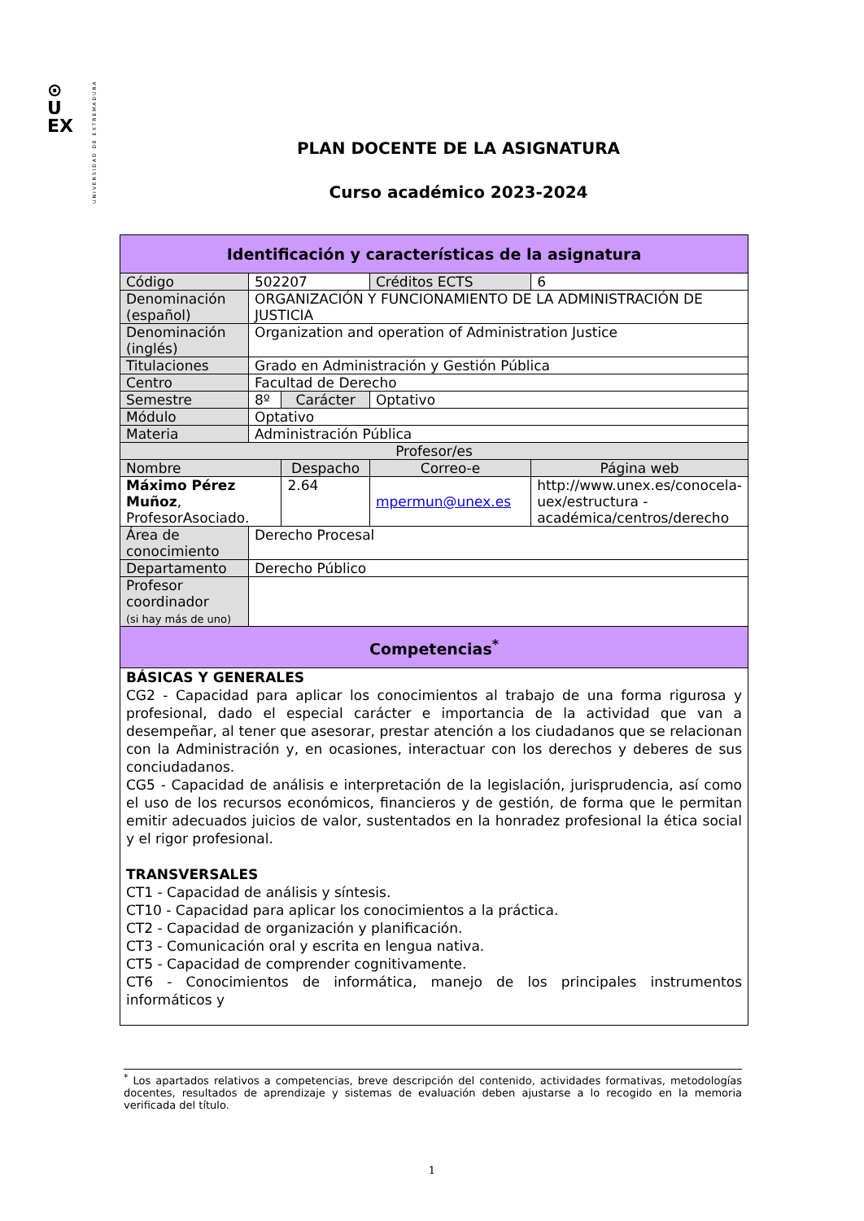⊙
U
EX
UNIVERSIDAD DE EXTREMADURA
PLAN DOCENTE DE LA ASIGNATURA
Curso académico 2023-2024
| Identificación y características de la asignatura | | | | | |
| --- | --- | --- | --- | --- | --- |
| Código | 502207 | | | Créditos ECTS | 6 |
| Denominación (español) | ORGANIZACIÓN Y FUNCIONAMIENTO DE LA ADMINISTRACIÓN DE JUSTICIA | | | | |
| Denominación (inglés) | Organization and operation of Administration Justice | | | | |
| Titulaciones | Grado en Administración y Gestión Pública | | | | |
| Centro | Facultad de Derecho | | | | |
| Semestre | 8º | Carácter | | Optativo | |
| Módulo | Optativo | | | | |
| Materia | Administración Pública | | | | |
| Profesor/es | | | | | |
| Nombre | | | Despacho | Correo-e | Página web |
| Máximo Pérez Muñoz , ProfesorAsociado. | | | 2.64 | mpermun@unex.es | http://www.unex.es/conocela-uex/estructura -académica/centros/derecho |
| Área de conocimiento | Derecho Procesal | | | | |
| Departamento | Derecho Público | | | | |
| Profesor coordinador (si hay más de uno) | | | | | |
| Competencias<sup>*</sup> | | | | | |
| BÁSICAS Y GENERALES CG2 - Capacidad para aplicar los conocimientos al trabajo de una forma rigurosa y profesional, dado el especial carácter e importancia de la actividad que van a desempeñar, al tener que asesorar, prestar atención a los ciudadanos que se relacionan con la Administración y, en ocasiones, interactuar con los derechos y deberes de sus conciudadanos. CG5 - Capacidad de análisis e interpretación de la legislación, jurisprudencia, así como el uso de los recursos económicos, financieros y de gestión, de forma que le permitan emitir adecuados juicios de valor, sustentados en la honradez profesional la ética social y el rigor profesional. TRANSVERSALES CT1 - Capacidad de análisis y síntesis. CT10 - Capacidad para aplicar los conocimientos a la práctica. CT2 - Capacidad de organización y planificación. CT3 - Comunicación oral y escrita en lengua nativa. CT5 - Capacidad de comprender cognitivamente. CT6 - Conocimientos de informática, manejo de los principales instrumentos informáticos y | | | | | |
<sup>*</sup> Los apartados relativos a competencias, breve descripción del contenido, actividades formativas, metodologías docentes, resultados de aprendizaje y sistemas de evaluación deben ajustarse a lo recogido en la memoria verificada del título.
1